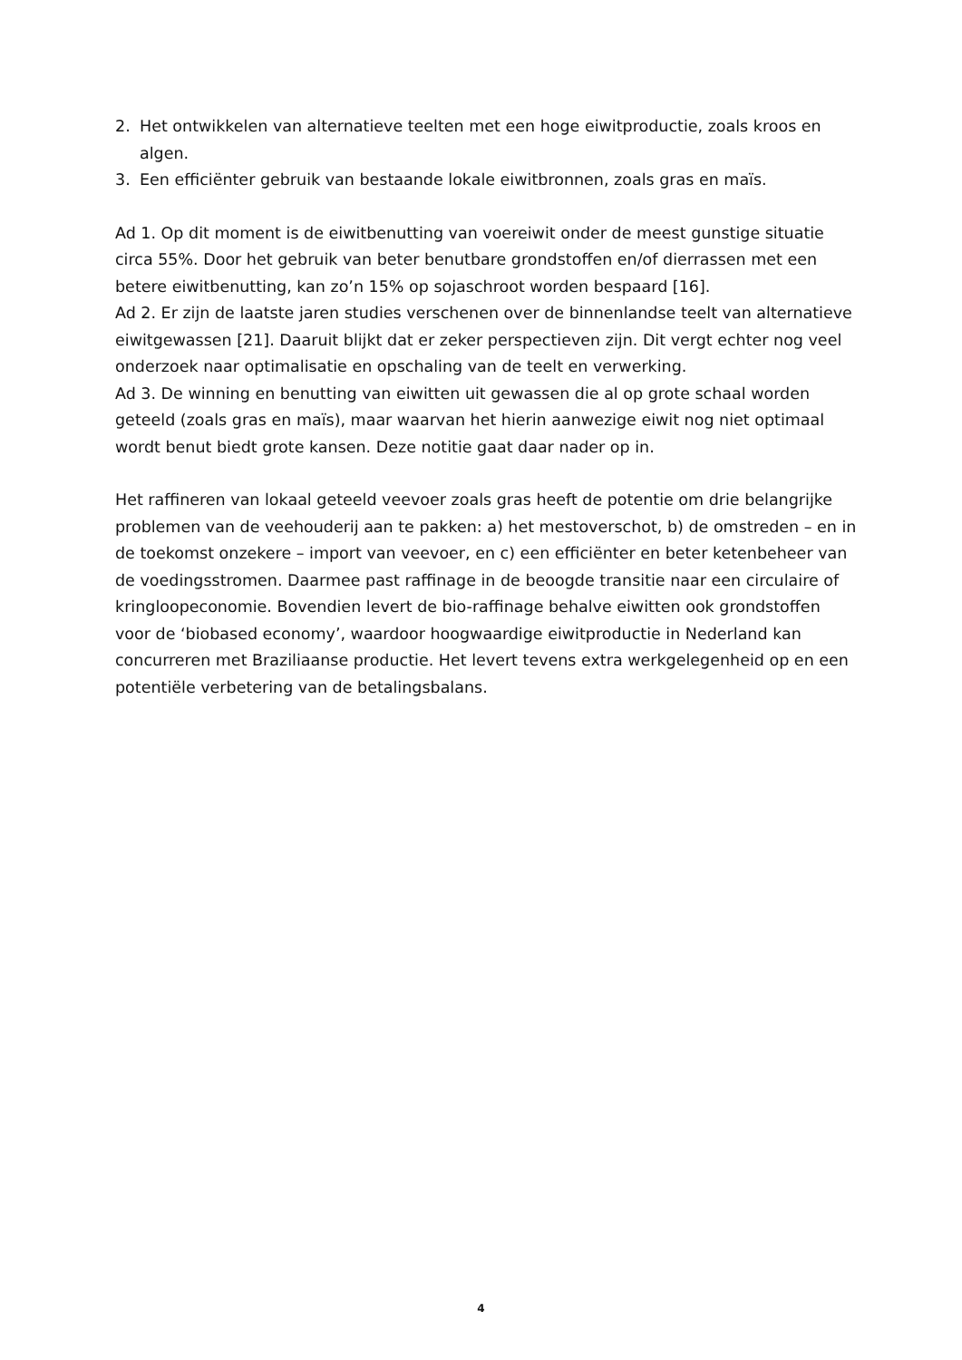2. Het ontwikkelen van alternatieve teelten met een hoge eiwitproductie, zoals kroos en algen.
3. Een efficiënter gebruik van bestaande lokale eiwitbronnen, zoals gras en maïs.
Ad 1. Op dit moment is de eiwitbenutting van voereiwit onder de meest gunstige situatie circa 55%. Door het gebruik van beter benutbare grondstoffen en/of dierrassen met een betere eiwitbenutting, kan zo’n 15% op sojaschroot worden bespaard [16].
Ad 2. Er zijn de laatste jaren studies verschenen over de binnenlandse teelt van alternatieve eiwitgewassen [21]. Daaruit blijkt dat er zeker perspectieven zijn. Dit vergt echter nog veel onderzoek naar optimalisatie en opschaling van de teelt en verwerking.
Ad 3. De winning en benutting van eiwitten uit gewassen die al op grote schaal worden geteeld (zoals gras en maïs), maar waarvan het hierin aanwezige eiwit nog niet optimaal wordt benut biedt grote kansen. Deze notitie gaat daar nader op in.
Het raffineren van lokaal geteeld veevoer zoals gras heeft de potentie om drie belangrijke problemen van de veehouderij aan te pakken: a) het mestoverschot, b) de omstreden – en in de toekomst onzekere – import van veevoer, en c) een efficiënter en beter ketenbeheer van de voedingsstromen. Daarmee past raffinage in de beoogde transitie naar een circulaire of kringloopeconomie. Bovendien levert de bio-raffinage behalve eiwitten ook grondstoffen voor de ‘biobased economy’, waardoor hoogwaardige eiwitproductie in Nederland kan concurreren met Braziliaanse productie. Het levert tevens extra werkgelegenheid op en een potentiële verbetering van de betalingsbalans.
4